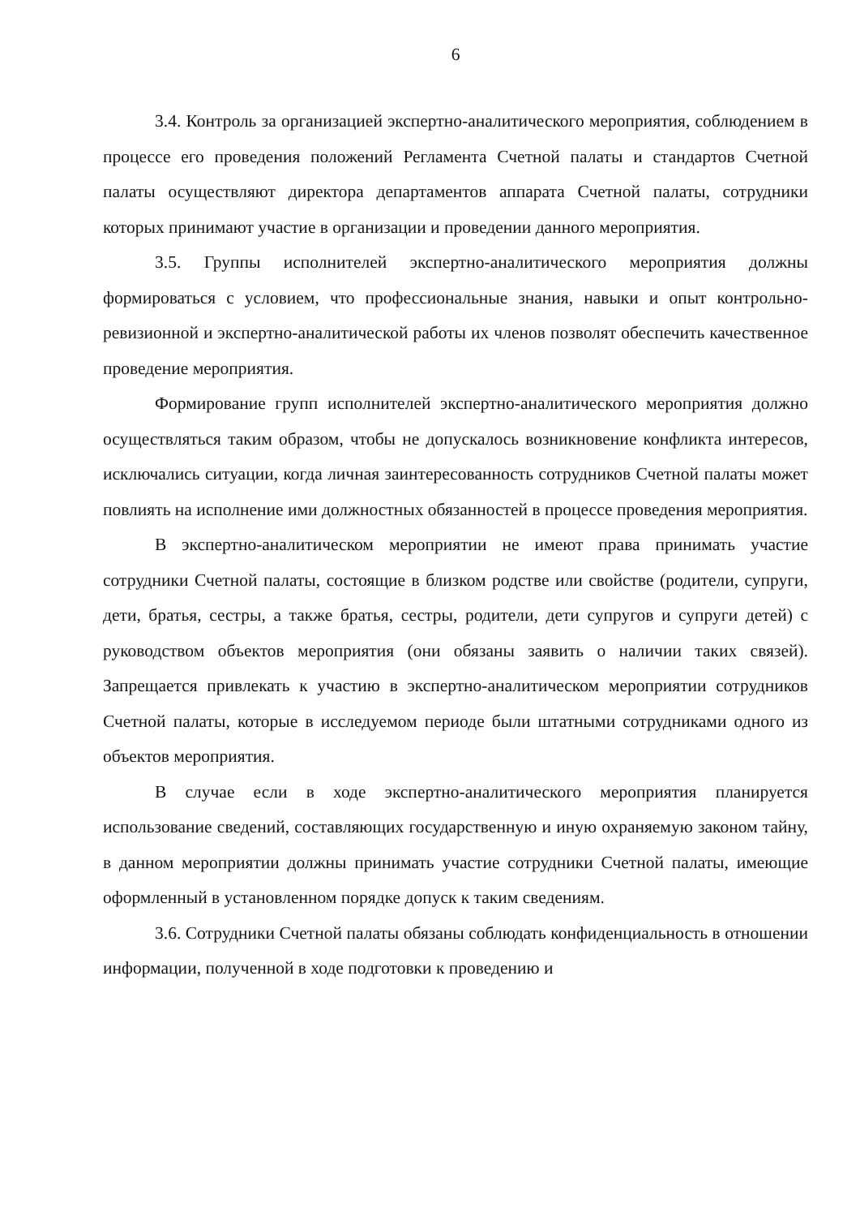6
3.4. Контроль за организацией экспертно-аналитического мероприятия, соблюдением в процессе его проведения положений Регламента Счетной палаты и стандартов Счетной палаты осуществляют директора департаментов аппарата Счетной палаты, сотрудники которых принимают участие в организации и проведении данного мероприятия.
3.5. Группы исполнителей экспертно-аналитического мероприятия должны формироваться с условием, что профессиональные знания, навыки и опыт контрольно-ревизионной и экспертно-аналитической работы их членов позволят обеспечить качественное проведение мероприятия.
Формирование групп исполнителей экспертно-аналитического мероприятия должно осуществляться таким образом, чтобы не допускалось возникновение конфликта интересов, исключались ситуации, когда личная заинтересованность сотрудников Счетной палаты может повлиять на исполнение ими должностных обязанностей в процессе проведения мероприятия.
В экспертно-аналитическом мероприятии не имеют права принимать участие сотрудники Счетной палаты, состоящие в близком родстве или свойстве (родители, супруги, дети, братья, сестры, а также братья, сестры, родители, дети супругов и супруги детей) с руководством объектов мероприятия (они обязаны заявить о наличии таких связей). Запрещается привлекать к участию в экспертно-аналитическом мероприятии сотрудников Счетной палаты, которые в исследуемом периоде были штатными сотрудниками одного из объектов мероприятия.
В случае если в ходе экспертно-аналитического мероприятия планируется использование сведений, составляющих государственную и иную охраняемую законом тайну, в данном мероприятии должны принимать участие сотрудники Счетной палаты, имеющие оформленный в установленном порядке допуск к таким сведениям.
3.6. Сотрудники Счетной палаты обязаны соблюдать конфиденциальность в отношении информации, полученной в ходе подготовки к проведению и